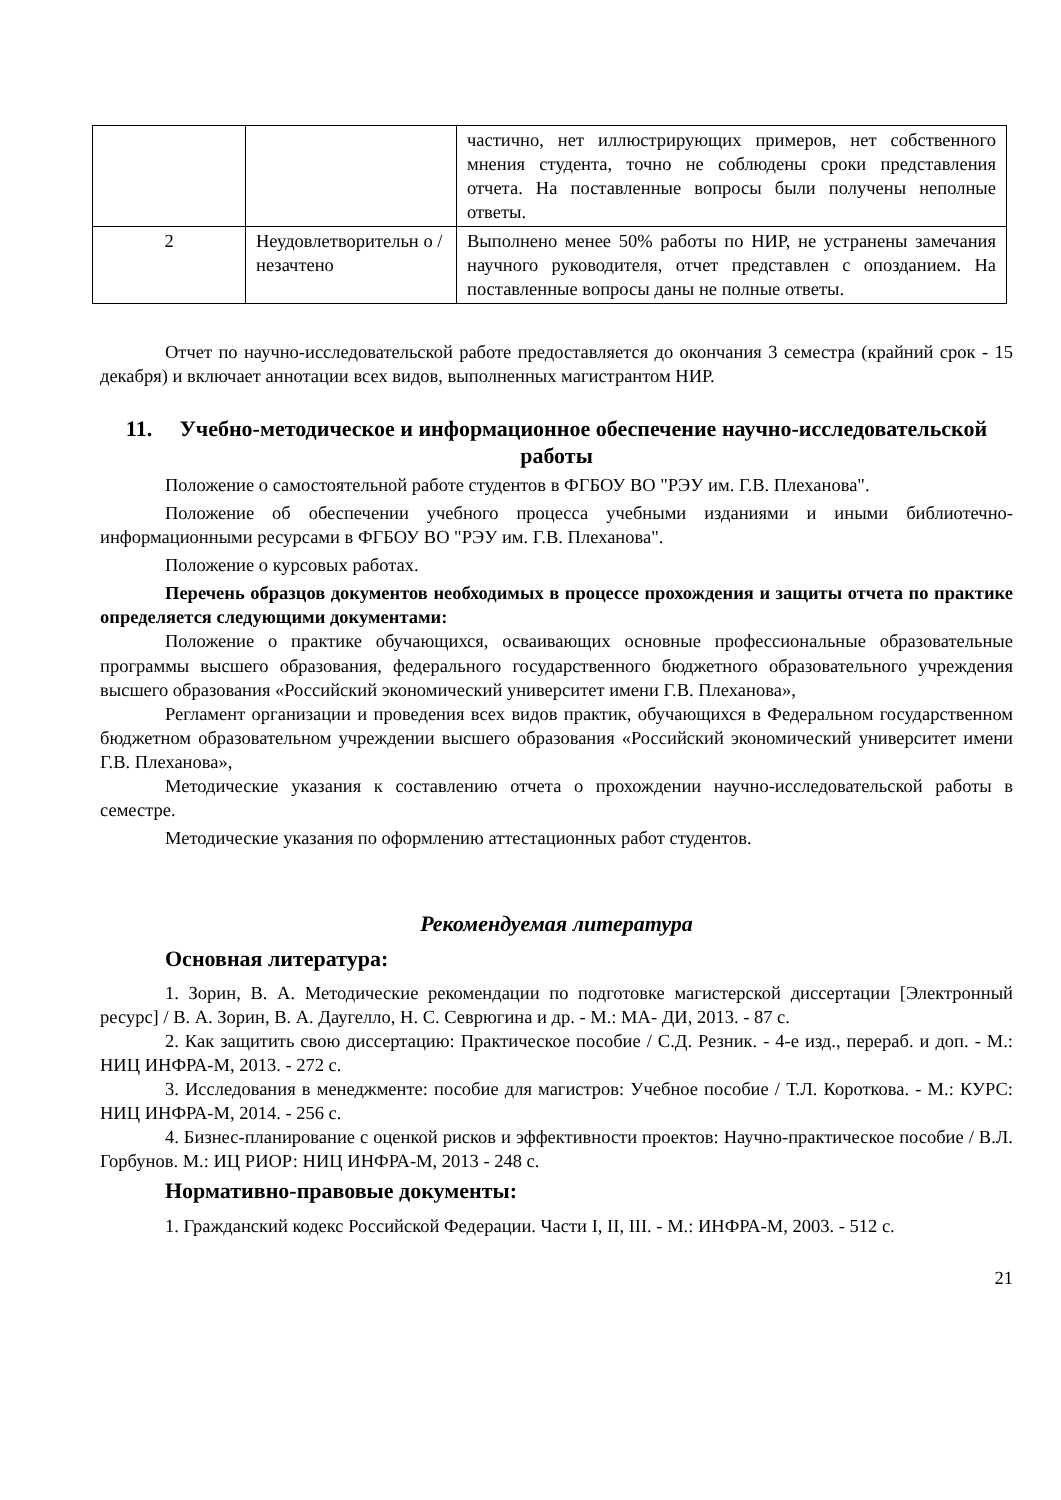| | | частично, нет иллюстрирующих примеров, нет собственного мнения студента, точно не соблюдены сроки представления отчета. На поставленные вопросы были получены неполные ответы. |
| 2 | Неудовлетворительн о /незачтено | Выполнено менее 50% работы по НИР, не устранены замечания научного руководителя, отчет представлен с опозданием. На поставленные вопросы даны не полные ответы. |
Отчет по научно-исследовательской работе предоставляется до окончания 3 семестра (крайний срок - 15 декабря) и включает аннотации всех видов, выполненных магистрантом НИР.
11. Учебно-методическое и информационное обеспечение научно-исследовательской работы
Положение о самостоятельной работе студентов в ФГБОУ ВО "РЭУ им. Г.В. Плеханова".
Положение об обеспечении учебного процесса учебными изданиями и иными библиотечно-информационными ресурсами в ФГБОУ ВО "РЭУ им. Г.В. Плеханова".
Положение о курсовых работах.
Перечень образцов документов необходимых в процессе прохождения и защиты отчета по практике определяется следующими документами:
Положение о практике обучающихся, осваивающих основные профессиональные образовательные программы высшего образования, федерального государственного бюджетного образовательного учреждения высшего образования «Российский экономический университет имени Г.В. Плеханова»,
Регламент организации и проведения всех видов практик, обучающихся в Федеральном государственном бюджетном образовательном учреждении высшего образования «Российский экономический университет имени Г.В. Плеханова»,
Методические указания к составлению отчета о прохождении научно-исследовательской работы в семестре.
Методические указания по оформлению аттестационных работ студентов.
Рекомендуемая литература
Основная литература:
1. Зорин, В. А. Методические рекомендации по подготовке магистерской диссертации [Электронный ресурс] / В. А. Зорин, В. А. Даугелло, Н. С. Севрюгина и др. - М.: МА- ДИ, 2013. - 87 с.
2. Как защитить свою диссертацию: Практическое пособие / С.Д. Резник. - 4-е изд., перераб. и доп. - М.: НИЦ ИНФРА-М, 2013. - 272 с.
3. Исследования в менеджменте: пособие для магистров: Учебное пособие / Т.Л. Короткова. - М.: КУРС: НИЦ ИНФРА-М, 2014. - 256 с.
4. Бизнес-планирование с оценкой рисков и эффективности проектов: Научно-практическое пособие / В.Л. Горбунов. М.: ИЦ РИОР: НИЦ ИНФРА-М, 2013 - 248 с.
Нормативно-правовые документы:
1. Гражданский кодекс Российской Федерации. Части I, II, III. - М.: ИНФРА-М, 2003. - 512 с.
21